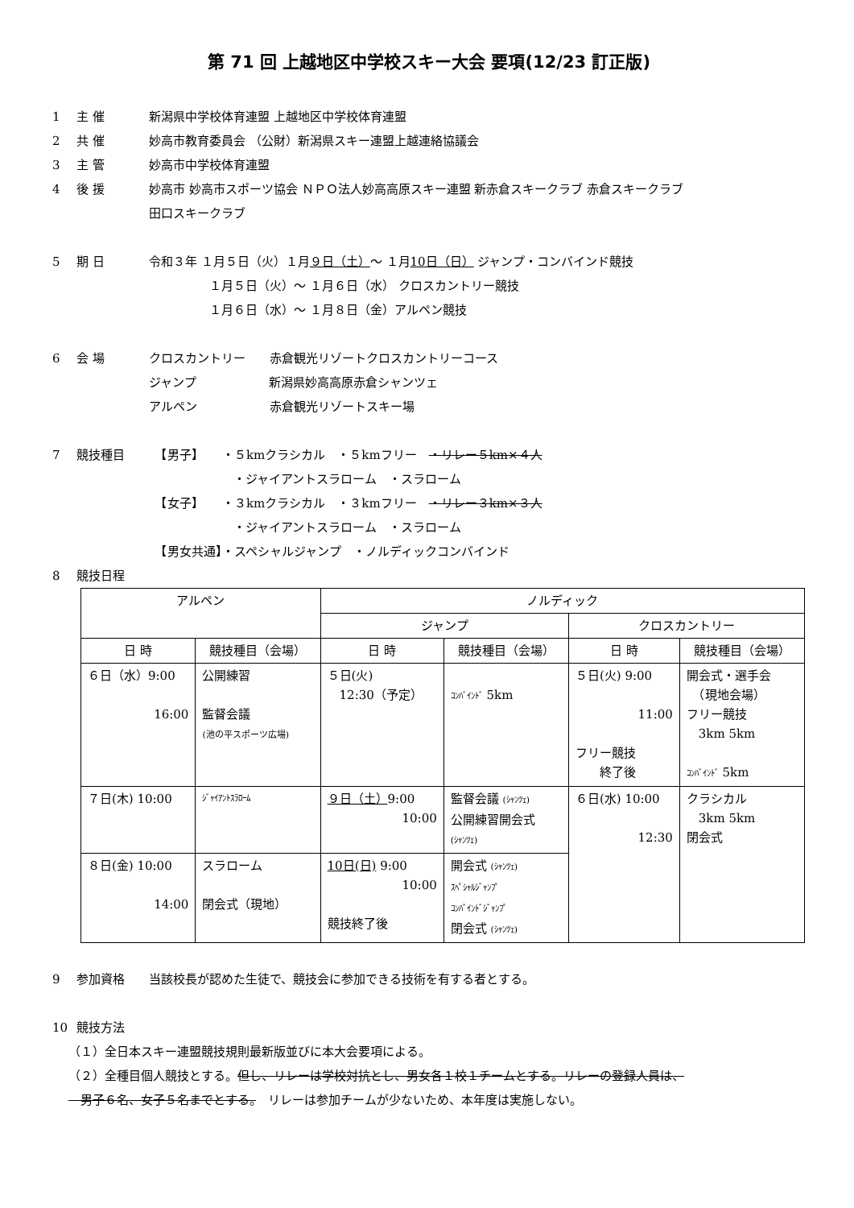第 71 回 上越地区中学校スキー大会 要項(12/23 訂正版)
1 主 催 新潟県中学校体育連盟 上越地区中学校体育連盟
2 共 催 妙高市教育委員会 （公財）新潟県スキー連盟上越連絡協議会
3 主 管 妙高市中学校体育連盟
4 後 援 妙高市 妙高市スポーツ協会 ＮＰＯ法人妙高高原スキー連盟 新赤倉スキークラブ 赤倉スキークラブ
田口スキークラブ
5 期 日 令和３年 １月５日（火）１月９日（土）～ １月10日（日） ジャンプ・コンバインド競技
　　　　　１月５日（火）～ １月６日（水） クロスカントリー競技
　　　　　１月６日（水）～ １月８日（金）アルペン競技
6 会 場 クロスカントリー　　赤倉観光リゾートクロスカントリーコース
ジャンプ　　　　　　新潟県妙高高原赤倉シャンツェ
アルペン　　　　　　赤倉観光リゾートスキー場
7 競技種目　【男子】　　・５kmクラシカル　・５kmフリー　・リレー５km×４人
　　　　　　　・ジャイアントスラローム　・スラローム
　【女子】　　・３kmクラシカル　・３kmフリー　・リレー３km×３人
　　　　　　　・ジャイアントスラローム　・スラローム
　【男女共通】・スペシャルジャンプ　・ノルディックコンバインド
8 競技日程
| アルペン | | ノルディック | | | |
| --- | --- | --- | --- | --- | --- |
| | | ジャンプ | | クロスカントリー | |
| 日 時 | 競技種目（会場） | 日 時 | 競技種目（会場） | 日 時 | 競技種目（会場） |
| ６日（水）9:00 16:00 | 公開練習 監督会議 (池の平スポーツ広場) | ５日(火) 12:30（予定） | ｺﾝﾊﾞｲﾝﾄﾞ 5km | ５日(火) 9:00 11:00 フリー競技 終了後 | 開会式・選手会 （現地会場） フリー競技 3km 5km ｺﾝﾊﾞｲﾝﾄﾞ 5km |
| ７日(木) 10:00 | ｼﾞｬｲｱﾝﾄｽﾗﾛｰﾑ | ９日（土） 9:00 10:00 | 監督会議 (ｼｬﾝﾂｪ) 公開練習開会式 (ｼｬﾝﾂｪ) | ６日(水) 10:00 12:30 | クラシカル 3km 5km 閉会式 |
| ８日(金) 10:00 14:00 | スラローム 閉会式（現地） | 10日(日) 9:00 10:00 競技終了後 | 開会式 (ｼｬﾝﾂｪ) ｽﾍﾟｼｬﾙｼﾞｬﾝﾌﾟ ｺﾝﾊﾞｲﾝﾄﾞｼﾞｬﾝﾌﾟ 閉会式 (ｼｬﾝﾂｪ) | | |
9 参加資格 当該校長が認めた生徒で、競技会に参加できる技術を有する者とする。
10 競技方法
（１）全日本スキー連盟競技規則最新版並びに本大会要項による。
（２）全種目個人競技とする。但し、リレーは学校対抗とし、男女各１校１チームとする。リレーの登録人員は、
　男子６名、女子５名までとする。　リレーは参加チームが少ないため、本年度は実施しない。